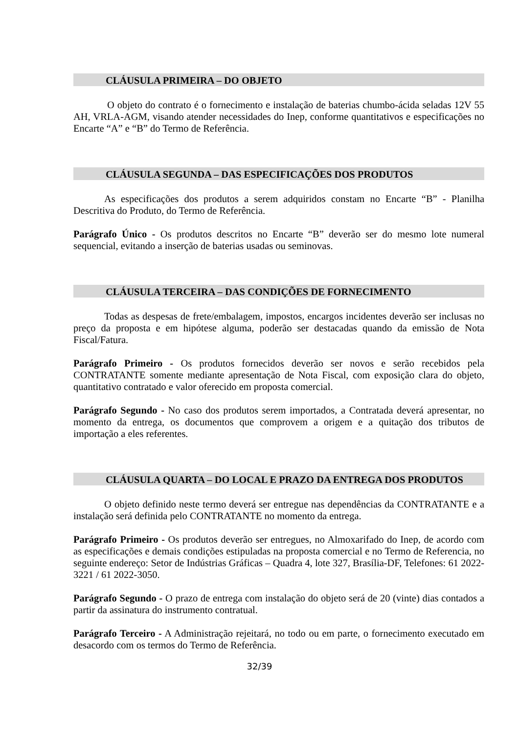CLÁUSULA PRIMEIRA – DO OBJETO
O objeto do contrato é o fornecimento e instalação de baterias chumbo-ácida seladas 12V 55 AH, VRLA-AGM, visando atender necessidades do Inep, conforme quantitativos e especificações no Encarte “A” e “B” do Termo de Referência.
CLÁUSULA SEGUNDA – DAS ESPECIFICAÇÕES DOS PRODUTOS
As especificações dos produtos a serem adquiridos constam no Encarte “B” - Planilha Descritiva do Produto, do Termo de Referência.
Parágrafo Único - Os produtos descritos no Encarte “B” deverão ser do mesmo lote numeral sequencial, evitando a inserção de baterias usadas ou seminovas.
CLÁUSULA TERCEIRA – DAS CONDIÇÕES DE FORNECIMENTO
Todas as despesas de frete/embalagem, impostos, encargos incidentes deverão ser inclusas no preço da proposta e em hipótese alguma, poderão ser destacadas quando da emissão de Nota Fiscal/Fatura.
Parágrafo Primeiro - Os produtos fornecidos deverão ser novos e serão recebidos pela CONTRATANTE somente mediante apresentação de Nota Fiscal, com exposição clara do objeto, quantitativo contratado e valor oferecido em proposta comercial.
Parágrafo Segundo - No caso dos produtos serem importados, a Contratada deverá apresentar, no momento da entrega, os documentos que comprovem a origem e a quitação dos tributos de importação a eles referentes.
CLÁUSULA QUARTA – DO LOCAL E PRAZO DA ENTREGA DOS PRODUTOS
O objeto definido neste termo deverá ser entregue nas dependências da CONTRATANTE e a instalação será definida pelo CONTRATANTE no momento da entrega.
Parágrafo Primeiro - Os produtos deverão ser entregues, no Almoxarifado do Inep, de acordo com as especificações e demais condições estipuladas na proposta comercial e no Termo de Referencia, no seguinte endereço: Setor de Indústrias Gráficas – Quadra 4, lote 327, Brasília-DF, Telefones: 61 2022-3221 / 61 2022-3050.
Parágrafo Segundo - O prazo de entrega com instalação do objeto será de 20 (vinte) dias contados a partir da assinatura do instrumento contratual.
Parágrafo Terceiro - A Administração rejeitará, no todo ou em parte, o fornecimento executado em desacordo com os termos do Termo de Referência.
32/39